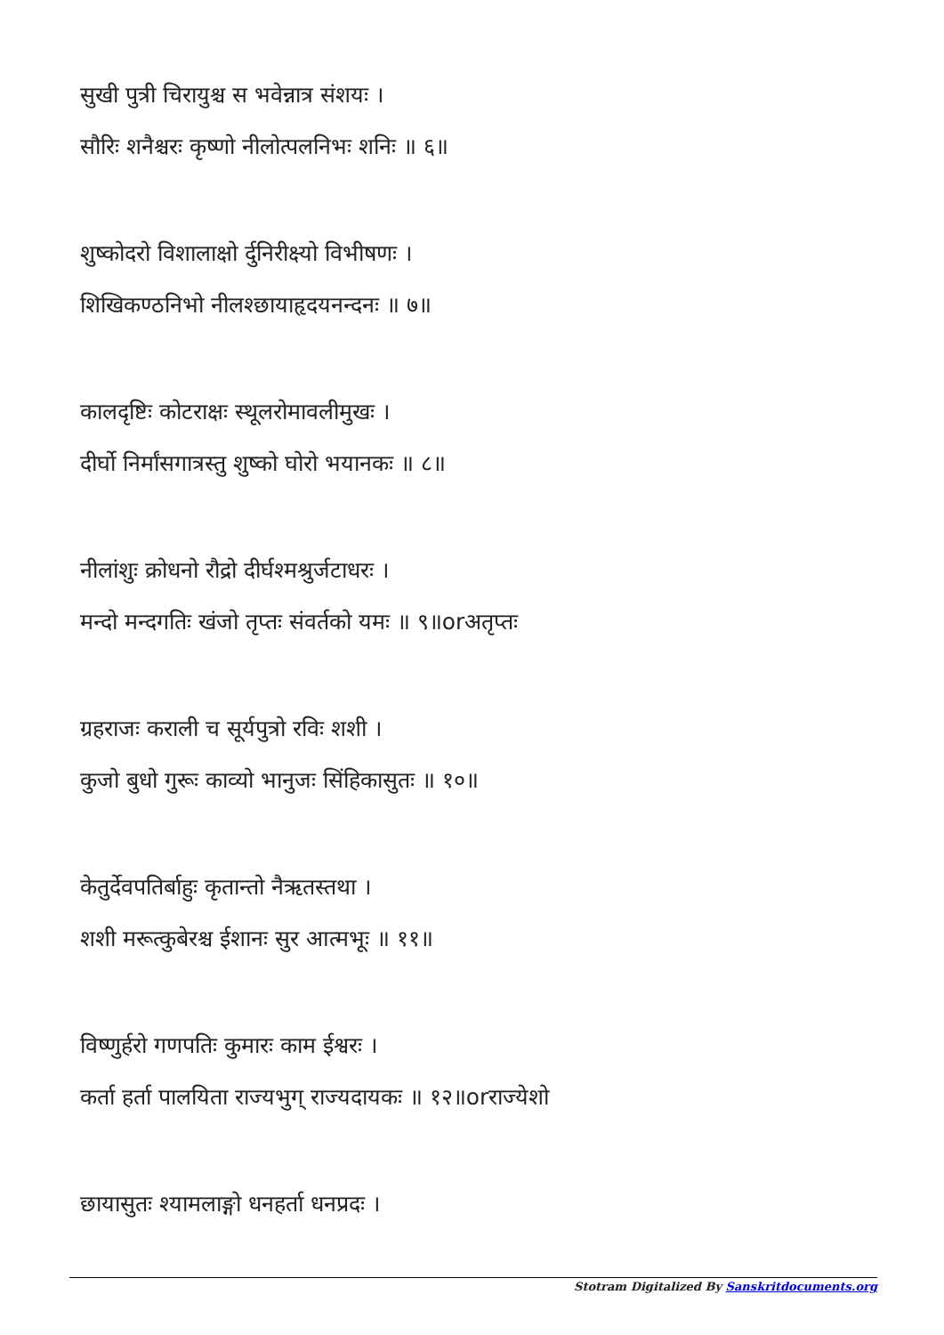सुखी पुत्री चिरायुश्च स भवेन्नात्र संशयः ।
सौरिः शनैश्चरः कृष्णो नीलोत्पलनिभः शनिः ॥ ६॥
शुष्कोदरो विशालाक्षो र्दुनिरीक्ष्यो विभीषणः ।
शिखिकण्ठनिभो नीलश्छायाहृदयनन्दनः ॥ ७॥
कालदृष्टिः कोटराक्षः स्थूलरोमावलीमुखः ।
दीर्घो निर्मांसगात्रस्तु शुष्को घोरो भयानकः ॥ ८॥
नीलांशुः क्रोधनो रौद्रो दीर्घश्मश्रुर्जटाधरः ।
मन्दो मन्दगतिः खंजो तृप्तः संवर्तको यमः ॥ ९॥orअतृप्तः
ग्रहराजः कराली च सूर्यपुत्रो रविः शशी ।
कुजो बुधो गुरूः काव्यो भानुजः सिंहिकासुतः ॥ १०॥
केतुर्देवपतिर्बाहुः कृतान्तो नैऋतस्तथा ।
शशी मरूत्कुबेरश्च ईशानः सुर आत्मभूः ॥ ११॥
विष्णुर्हरो गणपतिः कुमारः काम ईश्वरः ।
कर्ता हर्ता पालयिता राज्यभुग् राज्यदायकः ॥ १२॥orराज्येशो
छायासुतः श्यामलाङ्गो धनहर्ता धनप्रदः ।
Stotram Digitalized By Sanskritdocuments.org